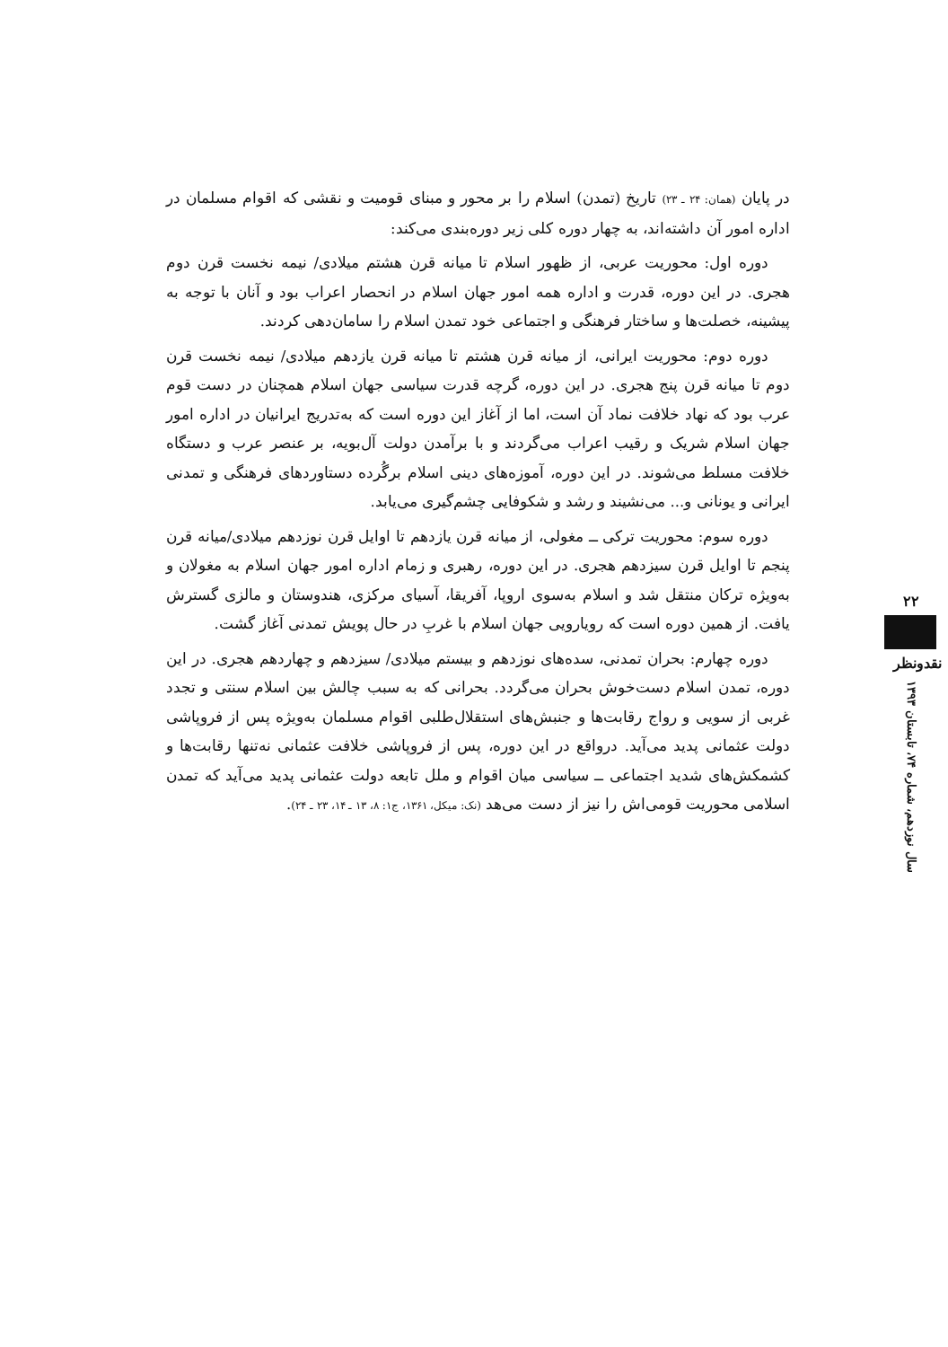در پایان (همان: ۲۴ ـ ۲۳) تاریخ (تمدن) اسلام را بر محور و مبنای قومیت و نقشی که اقوام مسلمان در اداره امور آن داشته‌اند، به چهار دوره کلی زیر دوره‌بندی می‌کند:
دوره اول: محوریت عربی، از ظهور اسلام تا میانه قرن هشتم میلادی/ نیمه نخست قرن دوم هجری. در این دوره، قدرت و اداره همه امور جهان اسلام در انحصار اعراب بود و آنان با توجه به پیشینه، خصلت‌ها و ساختار فرهنگی و اجتماعی خود تمدن اسلام را سامان‌دهی کردند.
دوره دوم: محوریت ایرانی، از میانه قرن هشتم تا میانه قرن یازدهم میلادی/ نیمه نخست قرن دوم تا میانه قرن پنج هجری. در این دوره، گرچه قدرت سیاسی جهان اسلام همچنان در دست قوم عرب بود که نهاد خلافت نماد آن است، اما از آغاز این دوره است که به‌تدریج ایرانیان در اداره امور جهان اسلام شریک و رقیب اعراب می‌گردند و با برآمدن دولت آل‌بویه، بر عنصر عرب و دستگاه خلافت مسلط می‌شوند. در این دوره، آموزه‌های دینی اسلام برگُرده دستاوردهای فرهنگی و تمدنی ایرانی و یونانی و... می‌نشیند و رشد و شکوفایی چشم‌گیری می‌یابد.
دوره سوم: محوریت ترکی ــ مغولی، از میانه قرن یازدهم تا اوایل قرن نوزدهم میلادی/میانه قرن پنجم تا اوایل قرن سیزدهم هجری. در این دوره، رهبری و زمام اداره امور جهان اسلام به مغولان و به‌ویژه ترکان منتقل شد و اسلام به‌سوی اروپا، آفریقا، آسیای مرکزی، هندوستان و مالزی گسترش یافت. از همین دوره است که رویارویی جهان اسلام با غربِ در حال پویش تمدنی آغاز گشت.
دوره چهارم: بحران تمدنی، سده‌های نوزدهم و بیستم میلادی/ سیزدهم و چهاردهم هجری. در این دوره، تمدن اسلام دست‌خوش بحران می‌گردد. بحرانی که به سبب چالش بین اسلام سنتی و تجدد غربی از سویی و رواج رقابت‌ها و جنبش‌های استقلال‌طلبی اقوام مسلمان به‌ویژه پس از فروپاشی دولت عثمانی پدید می‌آید. درواقع در این دوره، پس از فروپاشی خلافت عثمانی نه‌تنها رقابت‌ها و کشمکش‌های شدید اجتماعی ــ سیاسی میان اقوام و ملل تابعه دولت عثمانی پدید می‌آید که تمدن اسلامی محوریت قومی‌اش را نیز از دست می‌هد (نک: میکل، ۱۳۶۱، ج۱: ۸، ۱۳ ـ ۱۴، ۲۳ ـ ۲۴).
۲۲
نقدونظر
سال نوزدهم، شماره ۷۴، تابستان ۱۳۹۳